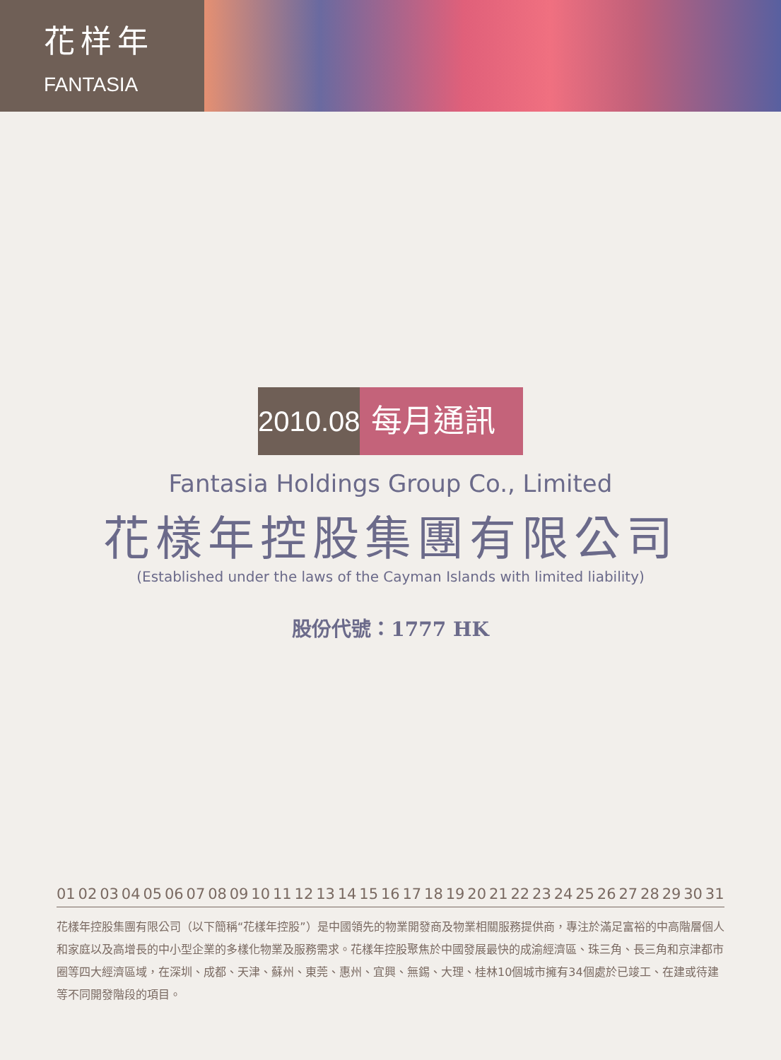花样年
FANTASIA
2010.08
每月通訊
Fantasia Holdings Group Co., Limited
花樣年控股集團有限公司
(Established under the laws of the Cayman Islands with limited liability)
股份代號：1777 HK
01 02 03 04 05 06 07 08 09 10 11 12 13 14 15 16 17 18 19 20 21 22 23 24 25 26 27 28 29 30 31
花樣年控股集團有限公司（以下簡稱“花樣年控股”）是中國領先的物業開發商及物業相關服務提供商，專注於滿足富裕的中高階層個人和家庭以及高增長的中小型企業的多樣化物業及服務需求。花樣年控股聚焦於中國發展最快的成渝經濟區、珠三角、長三角和京津都市圈等四大經濟區域，在深圳、成都、天津、蘇州、東莞、惠州、宜興、無錫、大理、桂林10個城市擁有34個處於已竣工、在建或待建等不同開發階段的項目。